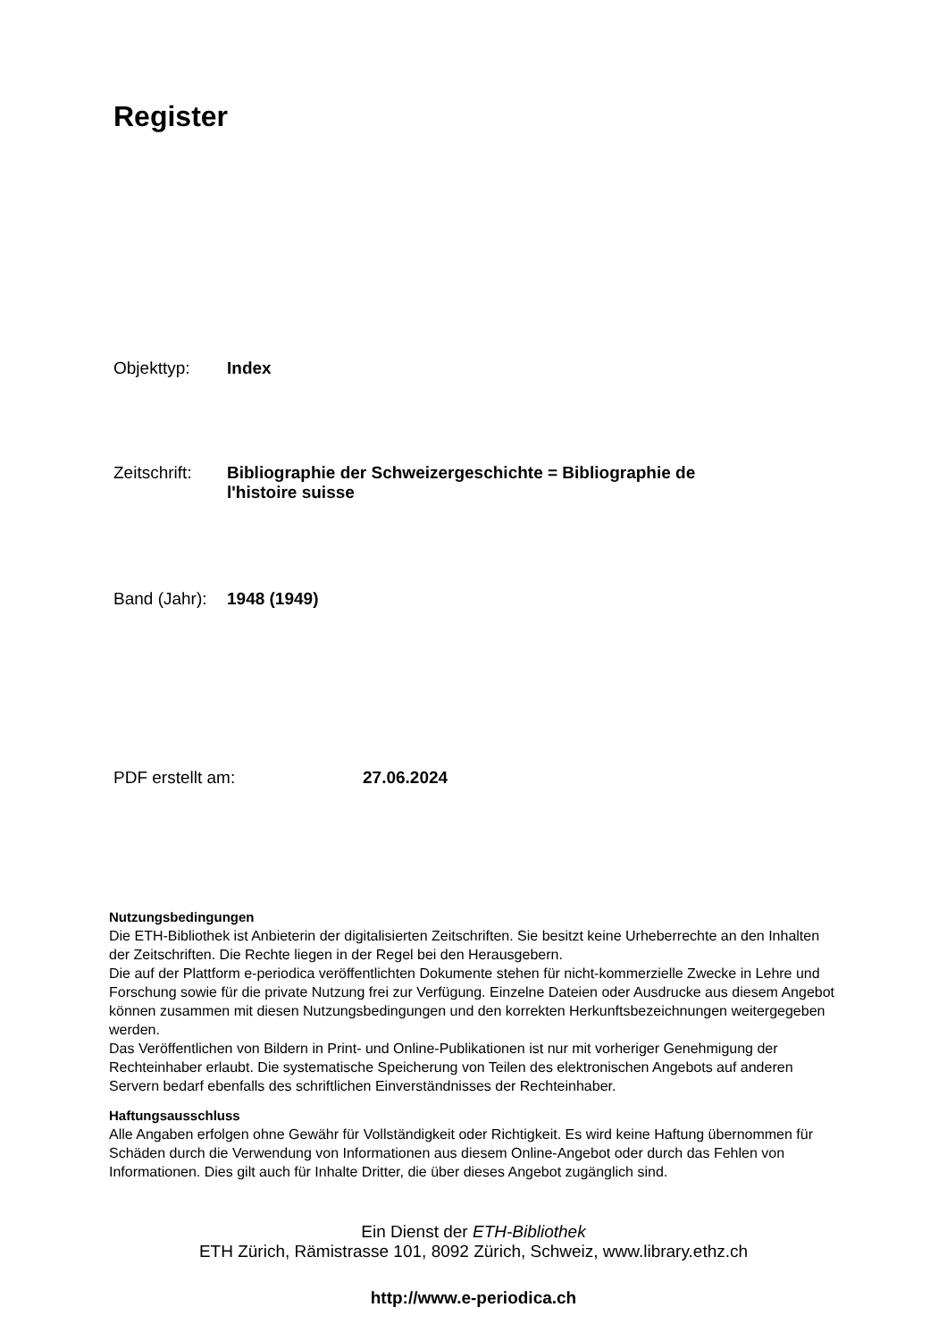Register
Objekttyp: Index
Zeitschrift:
Bibliographie der Schweizergeschichte = Bibliographie de l'histoire suisse
Band (Jahr):
1948 (1949)
PDF erstellt am: 27.06.2024
Nutzungsbedingungen
Die ETH-Bibliothek ist Anbieterin der digitalisierten Zeitschriften. Sie besitzt keine Urheberrechte an den Inhalten der Zeitschriften. Die Rechte liegen in der Regel bei den Herausgebern.
Die auf der Plattform e-periodica veröffentlichten Dokumente stehen für nicht-kommerzielle Zwecke in Lehre und Forschung sowie für die private Nutzung frei zur Verfügung. Einzelne Dateien oder Ausdrucke aus diesem Angebot können zusammen mit diesen Nutzungsbedingungen und den korrekten Herkunftsbezeichnungen weitergegeben werden.
Das Veröffentlichen von Bildern in Print- und Online-Publikationen ist nur mit vorheriger Genehmigung der Rechteinhaber erlaubt. Die systematische Speicherung von Teilen des elektronischen Angebots auf anderen Servern bedarf ebenfalls des schriftlichen Einverständnisses der Rechteinhaber.
Haftungsausschluss
Alle Angaben erfolgen ohne Gewähr für Vollständigkeit oder Richtigkeit. Es wird keine Haftung übernommen für Schäden durch die Verwendung von Informationen aus diesem Online-Angebot oder durch das Fehlen von Informationen. Dies gilt auch für Inhalte Dritter, die über dieses Angebot zugänglich sind.
Ein Dienst der ETH-Bibliothek
ETH Zürich, Rämistrasse 101, 8092 Zürich, Schweiz, www.library.ethz.ch
http://www.e-periodica.ch